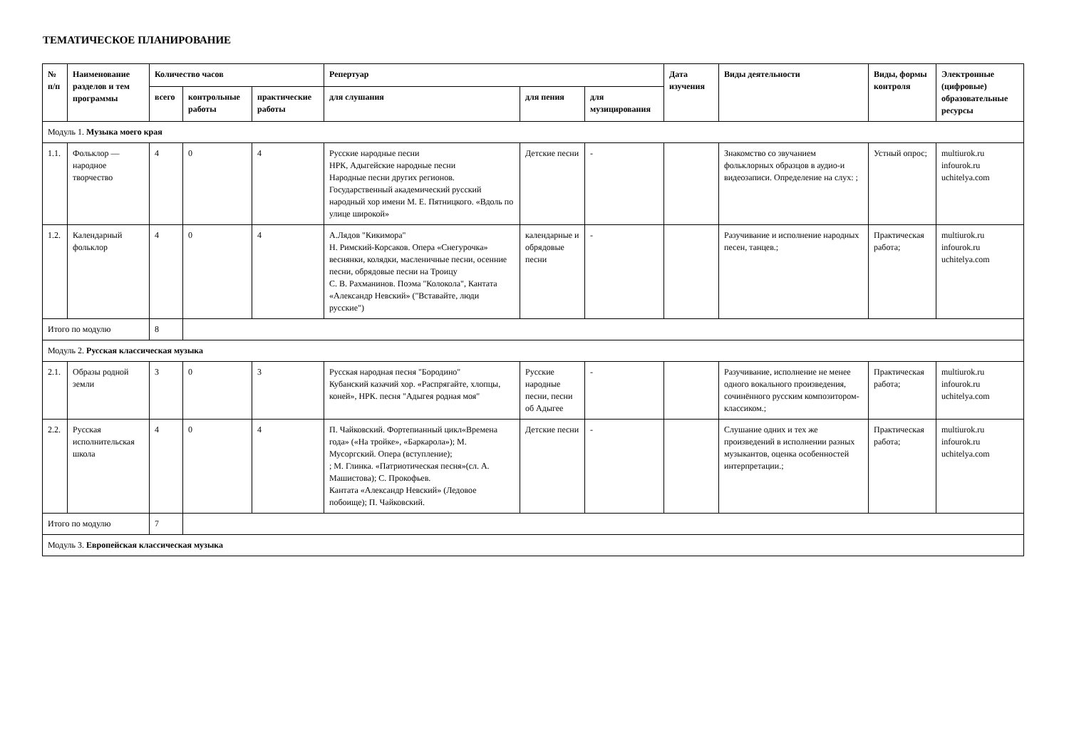ТЕМАТИЧЕСКОЕ ПЛАНИРОВАНИЕ
| № п/п | Наименование разделов и тем программы | Количество часов | | | Репертуар | | | Дата изучения | Виды деятельности | Виды, формы контроля | Электронные (цифровые) образовательные ресурсы |
| --- | --- | --- | --- | --- | --- | --- | --- | --- | --- | --- | --- |
| | | всего | контрольные работы | практические работы | для слушания | для пения | для музицирования | | | | |
| Модуль 1. Музыка моего края | | | | | | | | | | | |
| 1.1. | Фольклор — народное творчество | 4 | 0 | 4 | Русские народные песни НРК, Адыгейские народные песни Народные песни других регионов. Государственный академический русский народный хор имени М. Е. Пятницкого. «Вдоль по улице широкой» | Детские песни | - | | Знакомство со звучанием фольклорных образцов в аудио-и видеозаписи. Определение на слух: ; | Устный опрос; | multiurok.ru infourok.ru uchitelya.com |
| 1.2. | Календарный фольклор | 4 | 0 | 4 | А.Лядов "Кикимора" Н. Римский-Корсаков. Опера «Снегурочка» веснянки, колядки, масленичные песни, осенние песни, обрядовые песни на Троицу С. В. Рахманинов. Поэма "Колокола", Кантата «Александр Невский» ("Вставайте, люди русские") | календарные и обрядовые песни | - | | Разучивание и исполнение народных песен, танцев.; | Практическая работа; | multiurok.ru infourok.ru uchitelya.com |
| Итого по модулю | | 8 | | | | | | | | | |
| Модуль 2. Русская классическая музыка | | | | | | | | | | | |
| 2.1. | Образы родной земли | 3 | 0 | 3 | Русская народная песня "Бородино" Кубанский казачий хор. «Распрягайте, хлопцы, коней», НРК. песня "Адыгея родная моя" | Русские народные песни, песни об Адыгее | - | | Разучивание, исполнение не менее одного вокального произведения, сочинённого русским композитором-классиком.; | Практическая работа; | multiurok.ru infourok.ru uchitelya.com |
| 2.2. | Русская исполнительская школа | 4 | 0 | 4 | П. Чайковский. Фортепианный цикл«Времена года» («На тройке», «Баркарола»); М. Мусоргский. Опера (вступление); ; М. Глинка. «Патриотическая песня»(сл. А. Машистова); С. Прокофьев. Кантата «Александр Невский» (Ледовое побоище); П. Чайковский. | Детские песни | - | | Слушание одних и тех же произведений в исполнении разных музыкантов, оценка особенностей интерпретации.; | Практическая работа; | multiurok.ru infourok.ru uchitelya.com |
| Итого по модулю | | 7 | | | | | | | | | |
| Модуль 3. Европейская классическая музыка | | | | | | | | | | | |